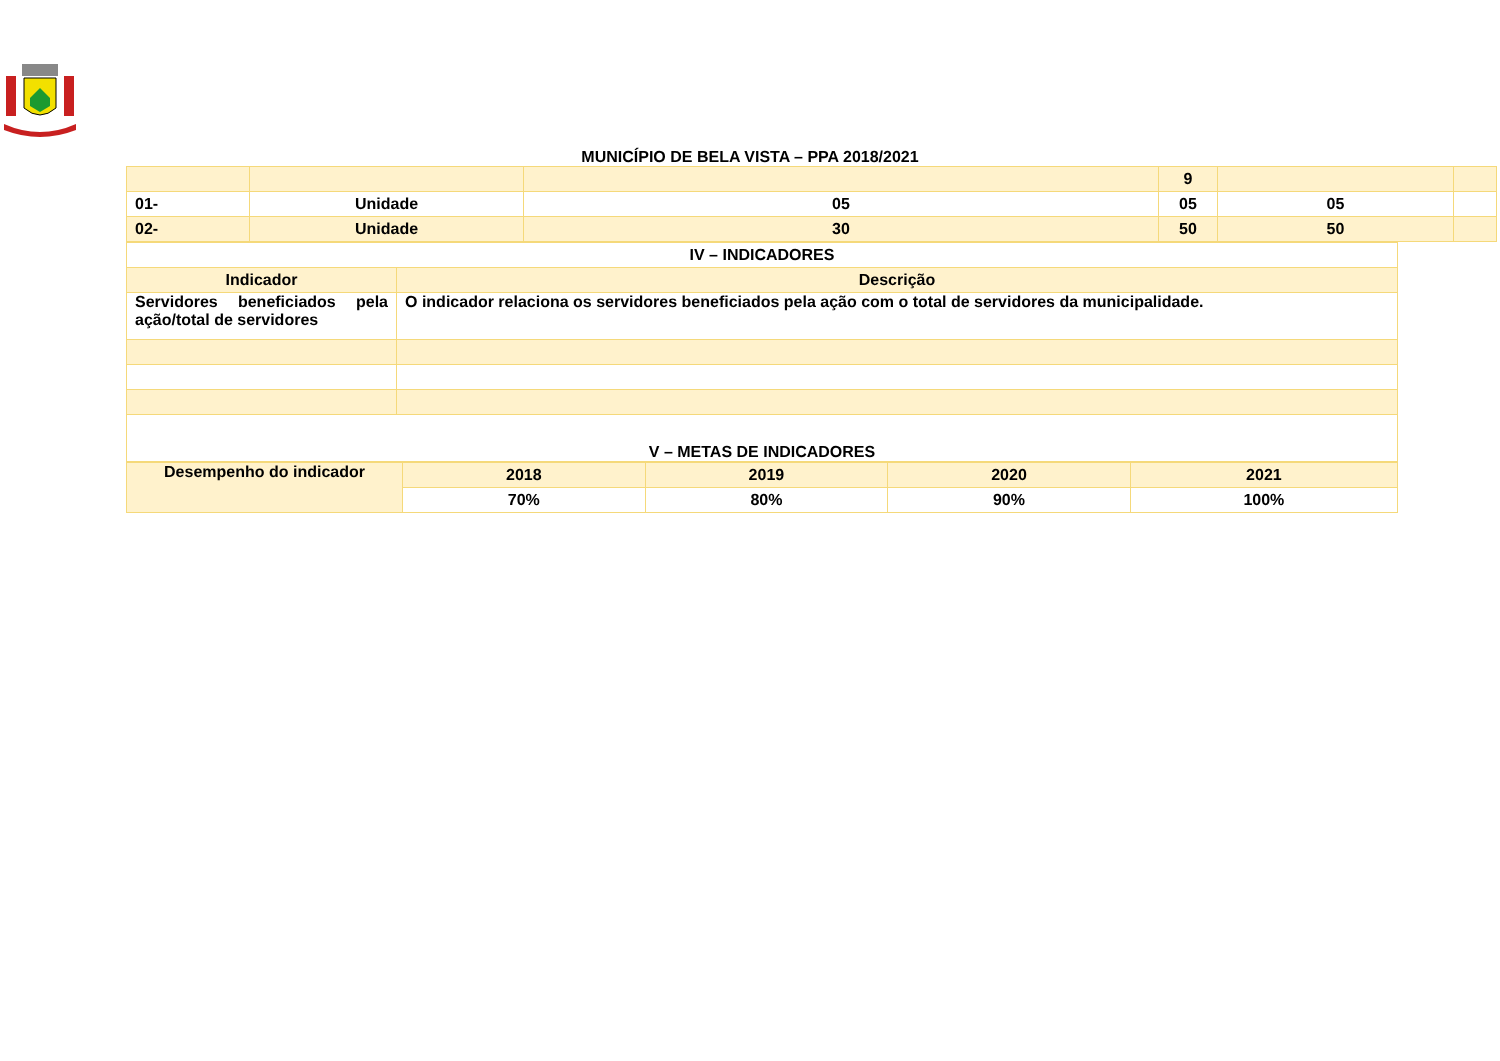MUNICÍPIO DE BELA VISTA – PPA 2018/2021
| | | | 9 | | |
| 01- | Unidade | 05 | 05 | 05 | |
| 02- | Unidade | 30 | 50 | 50 | |
| IV – INDICADORES | |
| Indicador | Descrição |
| Servidores beneficiados pela ação/total de servidores | O indicador relaciona os servidores beneficiados pela ação com o total de servidores da municipalidade. |
| V – METAS DE INDICADORES | |
| Desempenho do indicador | 2018 | 2019 | 2020 | 2021 |
| --- | --- | --- | --- | --- |
| | 70% | 80% | 90% | 100% |